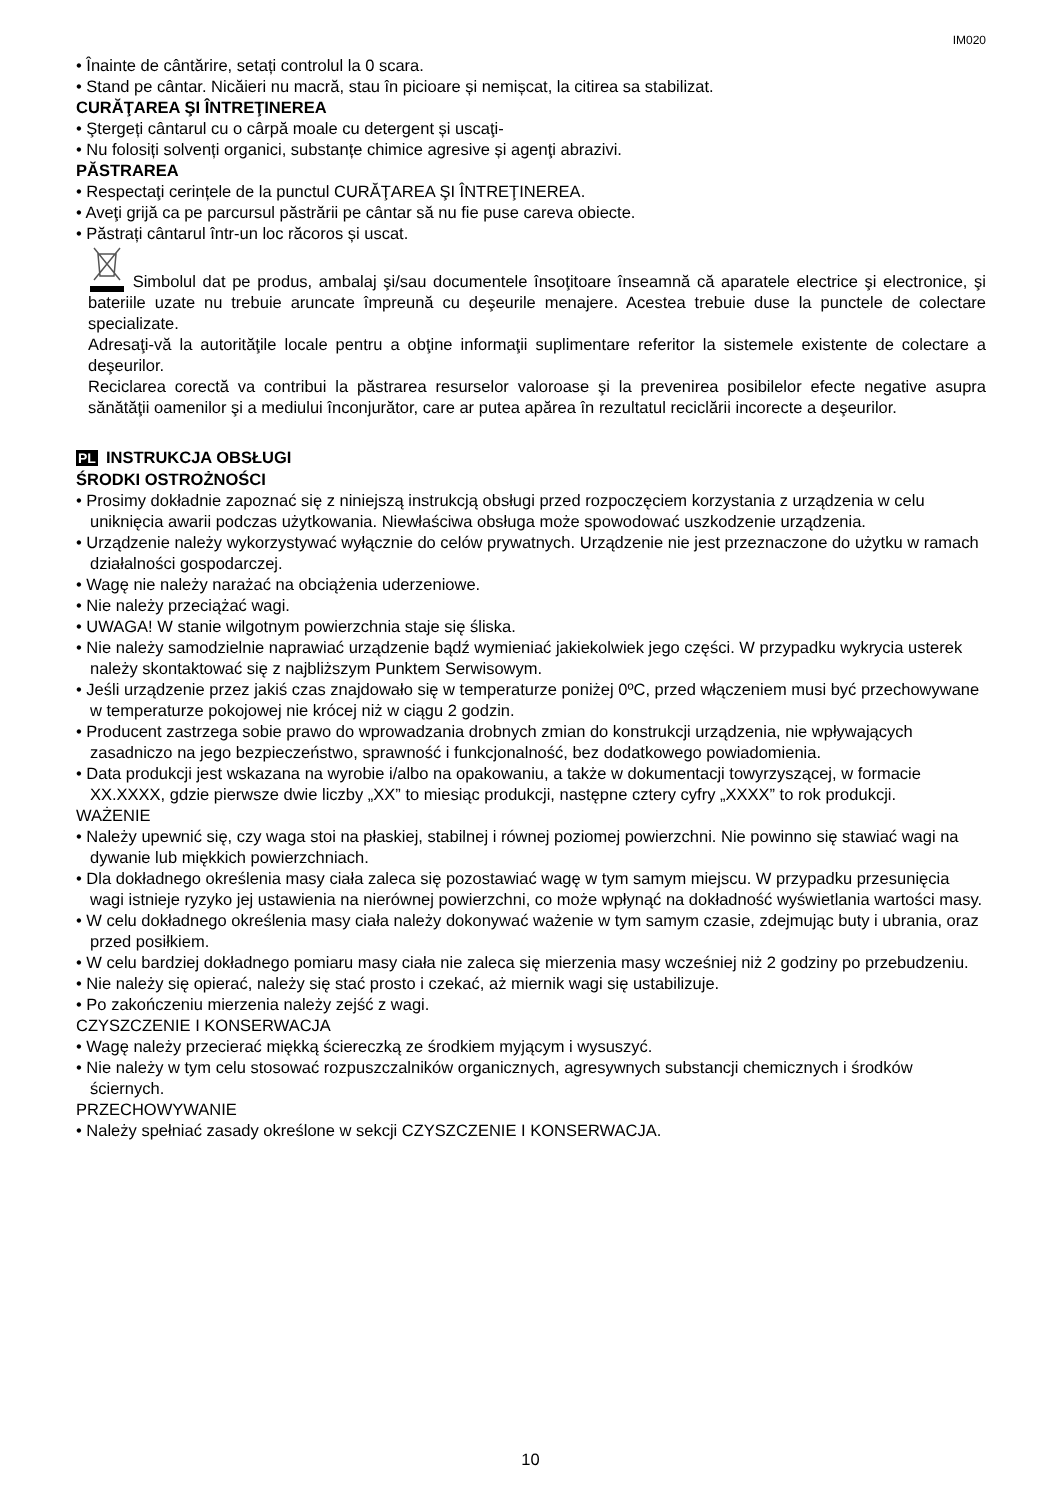IM020
• Înainte de cântărire, setați controlul la 0 scara.
• Stand pe cântar. Nicăieri nu macră, stau în picioare și nemișcat, la citirea sa stabilizat.
CURĂŢAREA ŞI ÎNTREŢINEREA
• Ştergeți cântarul cu o cârpă moale cu detergent și uscaţi-
• Nu folosiți solvenți organici, substanțe chimice agresive și agenţi abrazivi.
PĂSTRAREA
• Respectaţi cerințele de la punctul CURĂŢAREA ŞI ÎNTREŢINEREA.
• Aveţi grijă ca pe parcursul păstrării pe cântar să nu fie puse careva obiecte.
• Păstrați cântarul într-un loc răcoros și uscat.
Simbolul dat pe produs, ambalaj şi/sau documentele însoţitoare înseamnă că aparatele electrice şi electronice, şi bateriile uzate nu trebuie aruncate împreună cu deşeurile menajere. Acestea trebuie duse la punctele de colectare specializate.
Adresaţi-vă la autorităţile locale pentru a obţine informaţii suplimentare referitor la sistemele existente de colectare a deşeurilor.
Reciclarea corectă va contribui la păstrarea resurselor valoroase şi la prevenirea posibilelor efecte negative asupra sănătăţii oamenilor şi a mediului înconjurător, care ar putea apărea în rezultatul reciclării incorecte a deşeurilor.
PL INSTRUKCJA OBSŁUGI
ŚRODKI OSTROŻNOŚCI
• Prosimy dokładnie zapoznać się z niniejszą instrukcją obsługi przed rozpoczęciem korzystania z urządzenia w celu uniknięcia awarii podczas użytkowania. Niewłaściwa obsługa może spowodować uszkodzenie urządzenia.
• Urządzenie należy wykorzystywać wyłącznie do celów prywatnych. Urządzenie nie jest przeznaczone do użytku w ramach działalności gospodarczej.
• Wagę nie należy narażać na obciążenia uderzeniowe.
• Nie należy przeciążać wagi.
• UWAGA! W stanie wilgotnym powierzchnia staje się śliska.
• Nie należy samodzielnie naprawiać urządzenie bądź wymieniać jakiekolwiek jego części. W przypadku wykrycia usterek należy skontaktować się z najbliższym Punktem Serwisowym.
• Jeśli urządzenie przez jakiś czas znajdowało się w temperaturze poniżej 0ºC, przed włączeniem musi być przechowywane w temperaturze pokojowej nie krócej niż w ciągu 2 godzin.
• Producent zastrzega sobie prawo do wprowadzania drobnych zmian do konstrukcji urządzenia, nie wpływających zasadniczo na jego bezpieczeństwo, sprawność i funkcjonalność, bez dodatkowego powiadomienia.
• Data produkcji jest wskazana na wyrobie i/albo na opakowaniu, a także w dokumentacji towyrzyszącej, w formacie XX.XXXX, gdzie pierwsze dwie liczby „XX” to miesiąc produkcji, następne cztery cyfry „XXXX” to rok produkcji.
WAŻENIE
• Należy upewnić się, czy waga stoi na płaskiej, stabilnej i równej poziomej powierzchni. Nie powinno się stawiać wagi na dywanie lub miękkich powierzchniach.
• Dla dokładnego określenia masy ciała zaleca się pozostawiać wagę w tym samym miejscu. W przypadku przesunięcia wagi istnieje ryzyko jej ustawienia na nierównej powierzchni, co może wpłynąć na dokładność wyświetlania wartości masy.
• W celu dokładnego określenia masy ciała należy dokonywać ważenie w tym samym czasie, zdejmując buty i ubrania, oraz przed posiłkiem.
• W celu bardziej dokładnego pomiaru masy ciała nie zaleca się mierzenia masy wcześniej niż 2 godziny po przebudzeniu.
• Nie należy się opierać, należy się stać prosto i czekać, aż miernik wagi się ustabilizuje.
• Po zakończeniu mierzenia należy zejść z wagi.
CZYSZCZENIE I KONSERWACJA
• Wagę należy przecierać miękką ściereczką ze środkiem myjącym i wysuszyć.
• Nie należy w tym celu stosować rozpuszczalników organicznych, agresywnych substancji chemicznych i środków ściernych.
PRZECHOWYWANIE
• Należy spełniać zasady określone w sekcji CZYSZCZENIE I KONSERWACJA.
10